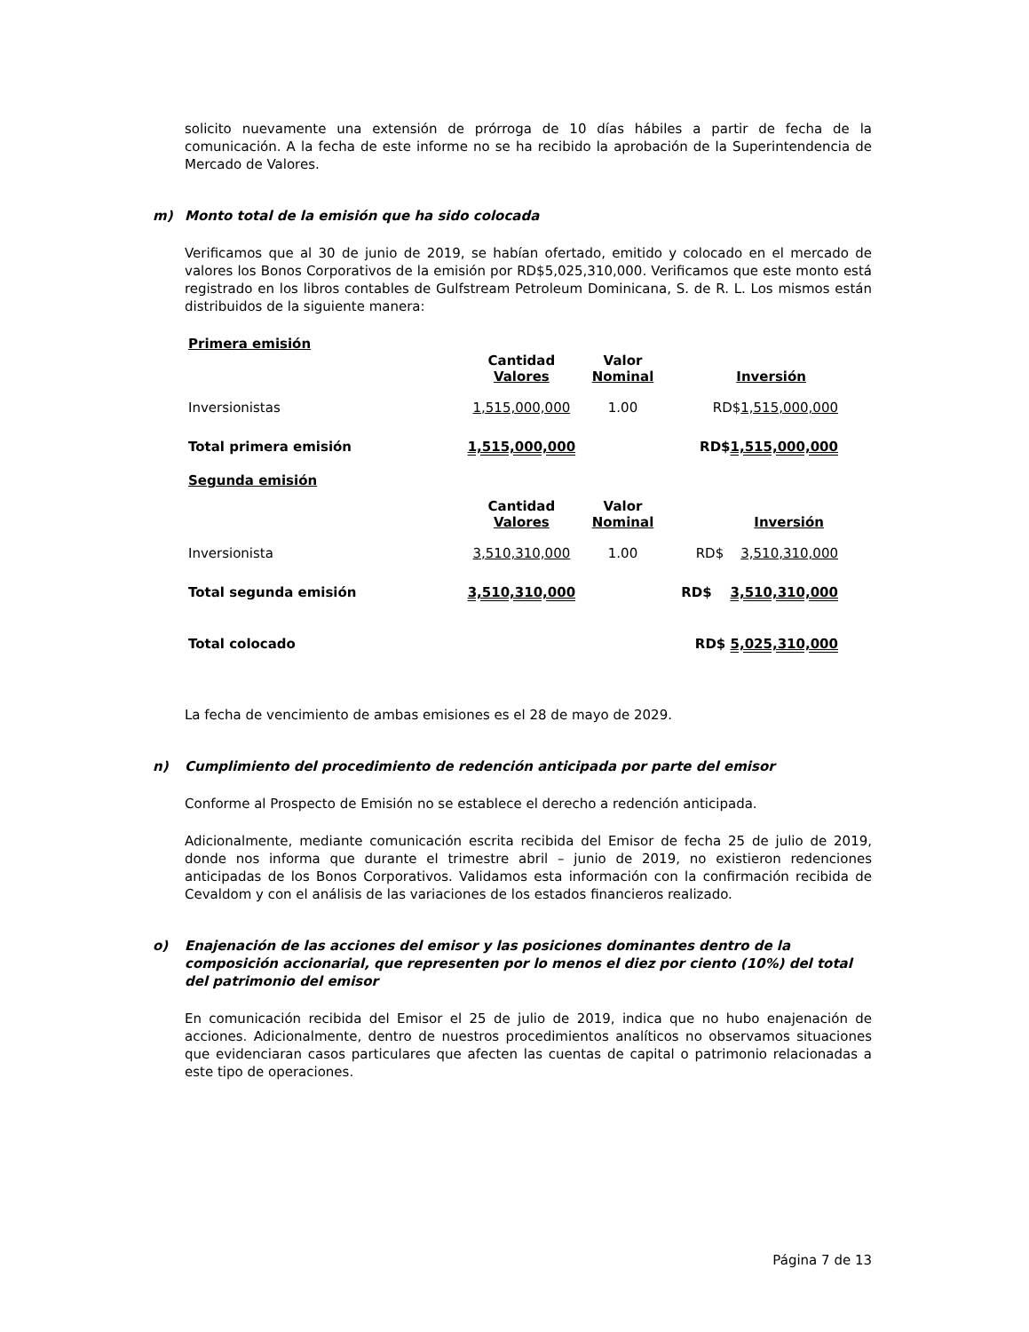solicito nuevamente una extensión de prórroga de 10 días hábiles a partir de fecha de la comunicación. A la fecha de este informe no se ha recibido la aprobación de la Superintendencia de Mercado de Valores.
m) Monto total de la emisión que ha sido colocada
Verificamos que al 30 de junio de 2019, se habían ofertado, emitido y colocado en el mercado de valores los Bonos Corporativos de la emisión por RD$5,025,310,000. Verificamos que este monto está registrado en los libros contables de Gulfstream Petroleum Dominicana, S. de R. L. Los mismos están distribuidos de la siguiente manera:
| Primera emisión | | | |
| | Cantidad Valores | Valor Nominal | Inversión |
| Inversionistas | 1,515,000,000 | 1.00 | RD$ 1,515,000,000 |
| Total primera emisión | 1,515,000,000 | | RD$ 1,515,000,000 |
| Segunda emisión | | | |
| | Cantidad Valores | Valor Nominal | Inversión |
| Inversionista | 3,510,310,000 | 1.00 | RD$ 3,510,310,000 |
| Total segunda emisión | 3,510,310,000 | | RD$ 3,510,310,000 |
| Total colocado | | | RD$ 5,025,310,000 |
La fecha de vencimiento de ambas emisiones es el 28 de mayo de 2029.
n) Cumplimiento del procedimiento de redención anticipada por parte del emisor
Conforme al Prospecto de Emisión no se establece el derecho a redención anticipada.
Adicionalmente, mediante comunicación escrita recibida del Emisor de fecha 25 de julio de 2019, donde nos informa que durante el trimestre abril – junio de 2019, no existieron redenciones anticipadas de los Bonos Corporativos. Validamos esta información con la confirmación recibida de Cevaldom y con el análisis de las variaciones de los estados financieros realizado.
o) Enajenación de las acciones del emisor y las posiciones dominantes dentro de la composición accionarial, que representen por lo menos el diez por ciento (10%) del total del patrimonio del emisor
En comunicación recibida del Emisor el 25 de julio de 2019, indica que no hubo enajenación de acciones. Adicionalmente, dentro de nuestros procedimientos analíticos no observamos situaciones que evidenciaran casos particulares que afecten las cuentas de capital o patrimonio relacionadas a este tipo de operaciones.
Página 7 de 13